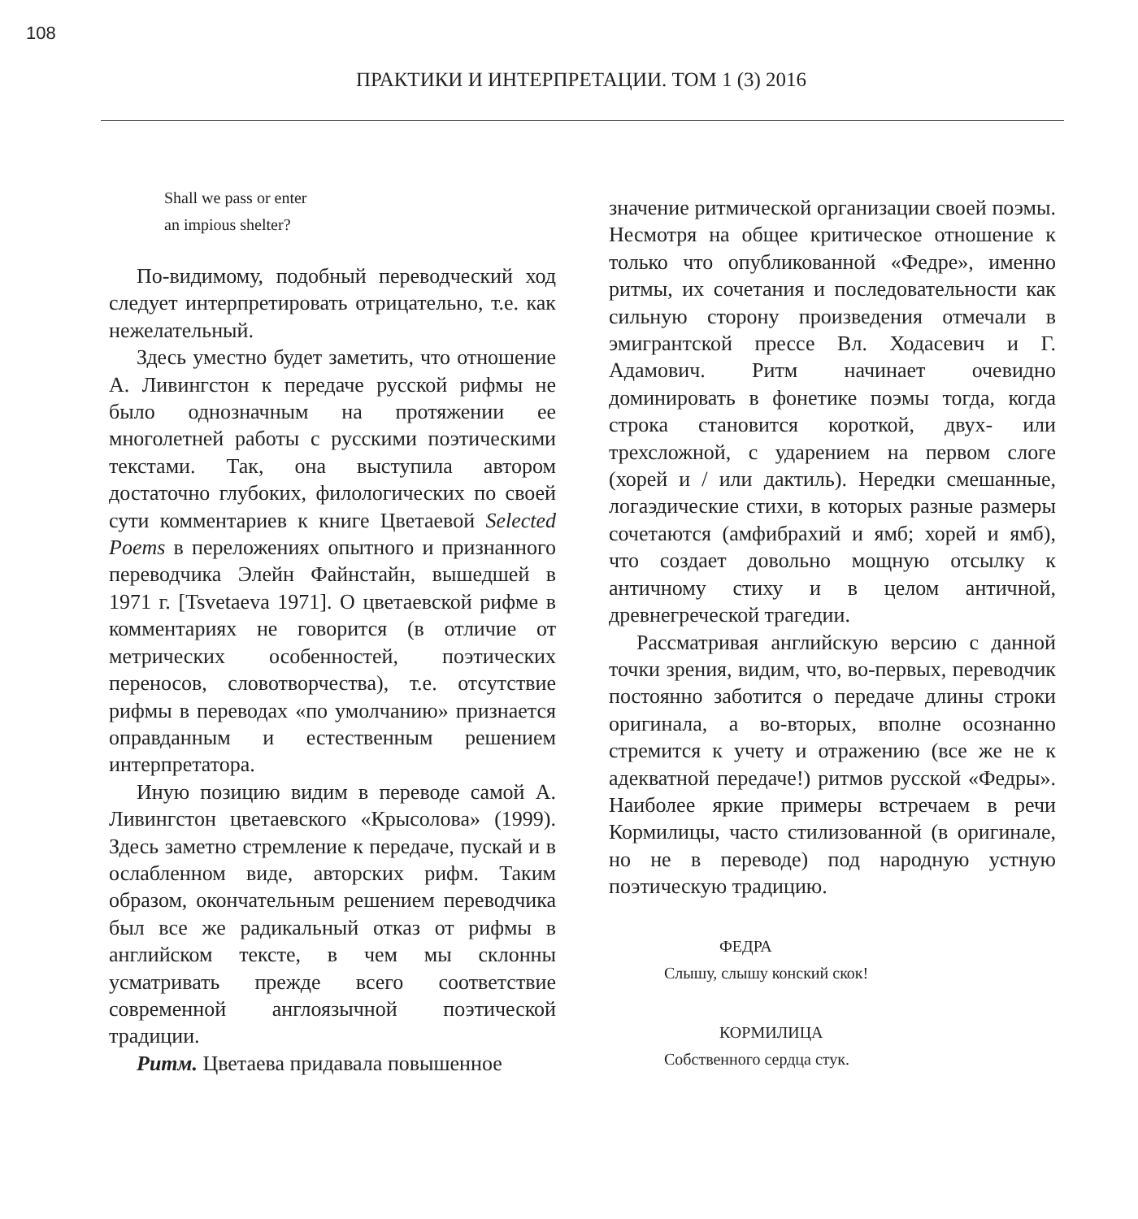108
ПРАКТИКИ И ИНТЕРПРЕТАЦИИ. ТОМ 1 (3) 2016
Shall we pass or enter
an impious shelter?
По-видимому, подобный переводческий ход следует интерпретировать отрицательно, т.е. как нежелательный.
Здесь уместно будет заметить, что отношение А. Ливингстон к передаче русской рифмы не было однозначным на протяжении ее многолетней работы с русскими поэтическими текстами. Так, она выступила автором достаточно глубоких, филологических по своей сути комментариев к книге Цветаевой Selected Poems в переложениях опытного и признанного переводчика Элейн Файнстайн, вышедшей в 1971 г. [Tsvetaeva 1971]. О цветаевской рифме в комментариях не говорится (в отличие от метрических особенностей, поэтических переносов, словотворчества), т.е. отсутствие рифмы в переводах «по умолчанию» признается оправданным и естественным решением интерпретатора.
Иную позицию видим в переводе самой А. Ливингстон цветаевского «Крысолова» (1999). Здесь заметно стремление к передаче, пускай и в ослабленном виде, авторских рифм. Таким образом, окончательным решением переводчика был все же радикальный отказ от рифмы в английском тексте, в чем мы склонны усматривать прежде всего соответствие современной англоязычной поэтической традиции.
Ритм. Цветаева придавала повышенное
значение ритмической организации своей поэмы. Несмотря на общее критическое отношение к только что опубликованной «Федре», именно ритмы, их сочетания и последовательности как сильную сторону произведения отмечали в эмигрантской прессе Вл. Ходасевич и Г. Адамович. Ритм начинает очевидно доминировать в фонетике поэмы тогда, когда строка становится короткой, двух- или трехсложной, с ударением на первом слоге (хорей и / или дактиль). Нередки смешанные, логаэдические стихи, в которых разные размеры сочетаются (амфибрахий и ямб; хорей и ямб), что создает довольно мощную отсылку к античному стиху и в целом античной, древнегреческой трагедии.
Рассматривая английскую версию с данной точки зрения, видим, что, во-первых, переводчик постоянно заботится о передаче длины строки оригинала, а во-вторых, вполне осознанно стремится к учету и отражению (все же не к адекватной передаче!) ритмов русской «Федры». Наиболее яркие примеры встречаем в речи Кормилицы, часто стилизованной (в оригинале, но не в переводе) под народную устную поэтическую традицию.
ФЕДРА
Слышу, слышу конский скок!
КОРМИЛИЦА
Собственного сердца стук.